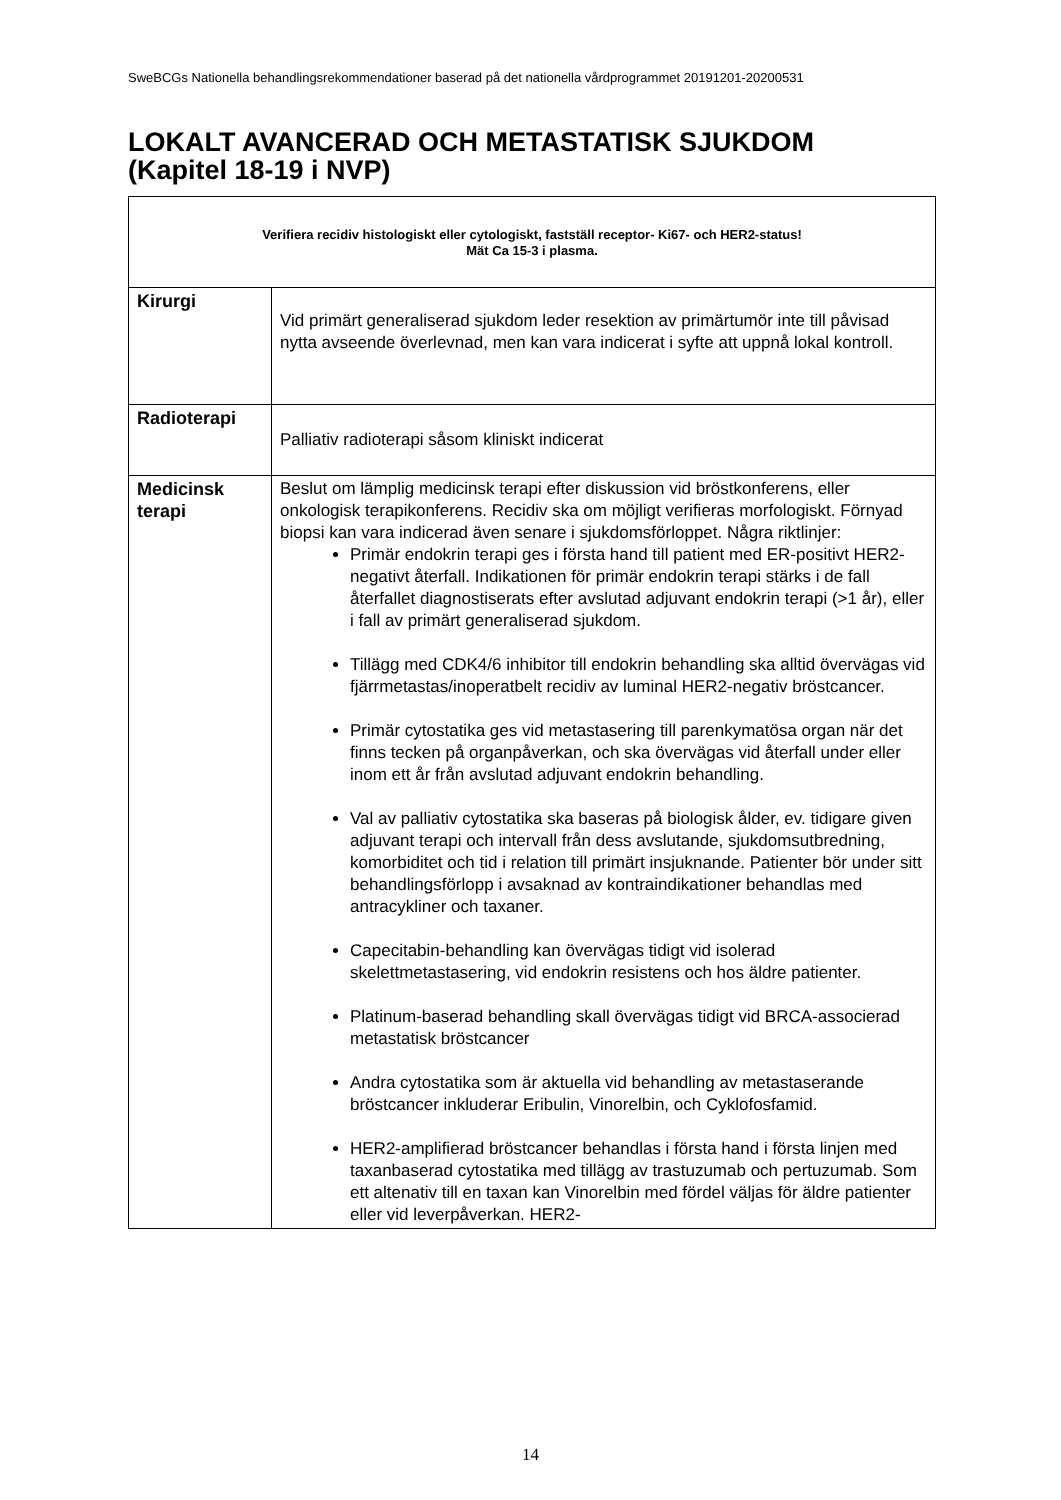SweBCGs Nationella behandlingsrekommendationer baserad på det nationella vårdprogrammet 20191201-20200531
LOKALT AVANCERAD OCH METASTATISK SJUKDOM
(Kapitel 18-19 i NVP)
| Verifiera recidiv histologiskt eller cytologiskt, fastställ receptor- Ki67- och HER2-status! Mät Ca 15-3 i plasma. | |
| Kirurgi | Vid primärt generaliserad sjukdom leder resektion av primärtumör inte till påvisad nytta avseende överlevnad, men kan vara indicerat i syfte att uppnå lokal kontroll. |
| Radioterapi | Palliativ radioterapi såsom kliniskt indicerat |
| Medicinsk terapi | Beslut om lämplig medicinsk terapi efter diskussion vid bröstkonferens, eller onkologisk terapikonferens. Recidiv ska om möjligt verifieras morfologiskt. Förnyad biopsi kan vara indicerad även senare i sjukdomsförloppet. Några riktlinjer: Primär endokrin terapi ges i första hand till patient med ER-positivt HER2-negativt återfall. Indikationen för primär endokrin terapi stärks i de fall återfallet diagnostiserats efter avslutad adjuvant endokrin terapi (>1 år), eller i fall av primärt generaliserad sjukdom. Tillägg med CDK4/6 inhibitor till endokrin behandling ska alltid övervägas vid fjärrmetastas/inoperatbelt recidiv av luminal HER2-negativ bröstcancer. Primär cytostatika ges vid metastasering till parenkymatösa organ när det finns tecken på organpåverkan, och ska övervägas vid återfall under eller inom ett år från avslutad adjuvant endokrin behandling. Val av palliativ cytostatika ska baseras på biologisk ålder, ev. tidigare given adjuvant terapi och intervall från dess avslutande, sjukdomsutbredning, komorbiditet och tid i relation till primärt insjuknande. Patienter bör under sitt behandlingsförlopp i avsaknad av kontraindikationer behandlas med antracykliner och taxaner. Capecitabin-behandling kan övervägas tidigt vid isolerad skelettmetastasering, vid endokrin resistens och hos äldre patienter. Platinum-baserad behandling skall övervägas tidigt vid BRCA-associerad metastatisk bröstcancer Andra cytostatika som är aktuella vid behandling av metastaserande bröstcancer inkluderar Eribulin, Vinorelbin, och Cyklofosfamid. HER2-amplifierad bröstcancer behandlas i första hand i första linjen med taxanbaserad cytostatika med tillägg av trastuzumab och pertuzumab. Som ett altenativ till en taxan kan Vinorelbin med fördel väljas för äldre patienter eller vid leverpåverkan. HER2- |
14